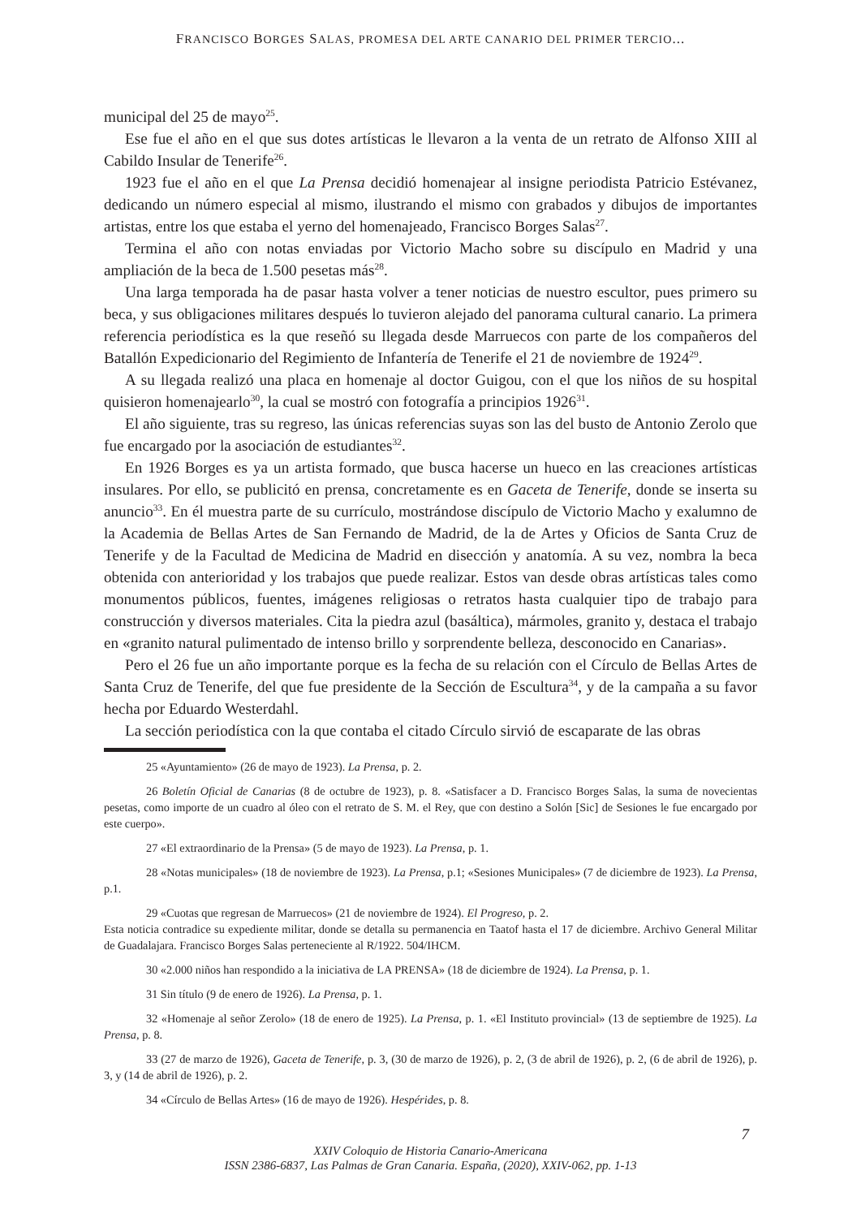FRANCISCO BORGES SALAS, PROMESA DEL ARTE CANARIO DEL PRIMER TERCIO...
municipal del 25 de mayo<sup>25</sup>.
Ese fue el año en el que sus dotes artísticas le llevaron a la venta de un retrato de Alfonso XIII al Cabildo Insular de Tenerife<sup>26</sup>.
1923 fue el año en el que La Prensa decidió homenajear al insigne periodista Patricio Estévanez, dedicando un número especial al mismo, ilustrando el mismo con grabados y dibujos de importantes artistas, entre los que estaba el yerno del homenajeado, Francisco Borges Salas<sup>27</sup>.
Termina el año con notas enviadas por Victorio Macho sobre su discípulo en Madrid y una ampliación de la beca de 1.500 pesetas más<sup>28</sup>.
Una larga temporada ha de pasar hasta volver a tener noticias de nuestro escultor, pues primero su beca, y sus obligaciones militares después lo tuvieron alejado del panorama cultural canario. La primera referencia periodística es la que reseñó su llegada desde Marruecos con parte de los compañeros del Batallón Expedicionario del Regimiento de Infantería de Tenerife el 21 de noviembre de 1924<sup>29</sup>.
A su llegada realizó una placa en homenaje al doctor Guigou, con el que los niños de su hospital quisieron homenajearlo<sup>30</sup>, la cual se mostró con fotografía a principios 1926<sup>31</sup>.
El año siguiente, tras su regreso, las únicas referencias suyas son las del busto de Antonio Zerolo que fue encargado por la asociación de estudiantes<sup>32</sup>.
En 1926 Borges es ya un artista formado, que busca hacerse un hueco en las creaciones artísticas insulares. Por ello, se publicitó en prensa, concretamente es en Gaceta de Tenerife, donde se inserta su anuncio<sup>33</sup>. En él muestra parte de su currículo, mostrándose discípulo de Victorio Macho y exalumno de la Academia de Bellas Artes de San Fernando de Madrid, de la de Artes y Oficios de Santa Cruz de Tenerife y de la Facultad de Medicina de Madrid en disección y anatomía. A su vez, nombra la beca obtenida con anterioridad y los trabajos que puede realizar. Estos van desde obras artísticas tales como monumentos públicos, fuentes, imágenes religiosas o retratos hasta cualquier tipo de trabajo para construcción y diversos materiales. Cita la piedra azul (basáltica), mármoles, granito y, destaca el trabajo en «granito natural pulimentado de intenso brillo y sorprendente belleza, desconocido en Canarias».
Pero el 26 fue un año importante porque es la fecha de su relación con el Círculo de Bellas Artes de Santa Cruz de Tenerife, del que fue presidente de la Sección de Escultura<sup>34</sup>, y de la campaña a su favor hecha por Eduardo Westerdahl.
La sección periodística con la que contaba el citado Círculo sirvió de escaparate de las obras
25 «Ayuntamiento» (26 de mayo de 1923). La Prensa, p. 2.
26 Boletín Oficial de Canarias (8 de octubre de 1923), p. 8. «Satisfacer a D. Francisco Borges Salas, la suma de novecientas pesetas, como importe de un cuadro al óleo con el retrato de S. M. el Rey, que con destino a Solón [Sic] de Sesiones le fue encargado por este cuerpo».
27 «El extraordinario de la Prensa» (5 de mayo de 1923). La Prensa, p. 1.
28 «Notas municipales» (18 de noviembre de 1923). La Prensa, p.1; «Sesiones Municipales» (7 de diciembre de 1923). La Prensa, p.1.
29 «Cuotas que regresan de Marruecos» (21 de noviembre de 1924). El Progreso, p. 2.
Esta noticia contradice su expediente militar, donde se detalla su permanencia en Taatof hasta el 17 de diciembre. Archivo General Militar de Guadalajara. Francisco Borges Salas perteneciente al R/1922. 504/IHCM.
30 «2.000 niños han respondido a la iniciativa de LA PRENSA» (18 de diciembre de 1924). La Prensa, p. 1.
31 Sin título (9 de enero de 1926). La Prensa, p. 1.
32 «Homenaje al señor Zerolo» (18 de enero de 1925). La Prensa, p. 1. «El Instituto provincial» (13 de septiembre de 1925). La Prensa, p. 8.
33 (27 de marzo de 1926), Gaceta de Tenerife, p. 3, (30 de marzo de 1926), p. 2, (3 de abril de 1926), p. 2, (6 de abril de 1926), p. 3, y (14 de abril de 1926), p. 2.
34 «Círculo de Bellas Artes» (16 de mayo de 1926). Hespérides, p. 8.
7
XXIV Coloquio de Historia Canario-Americana
ISSN 2386-6837, Las Palmas de Gran Canaria. España, (2020), XXIV-062, pp. 1-13